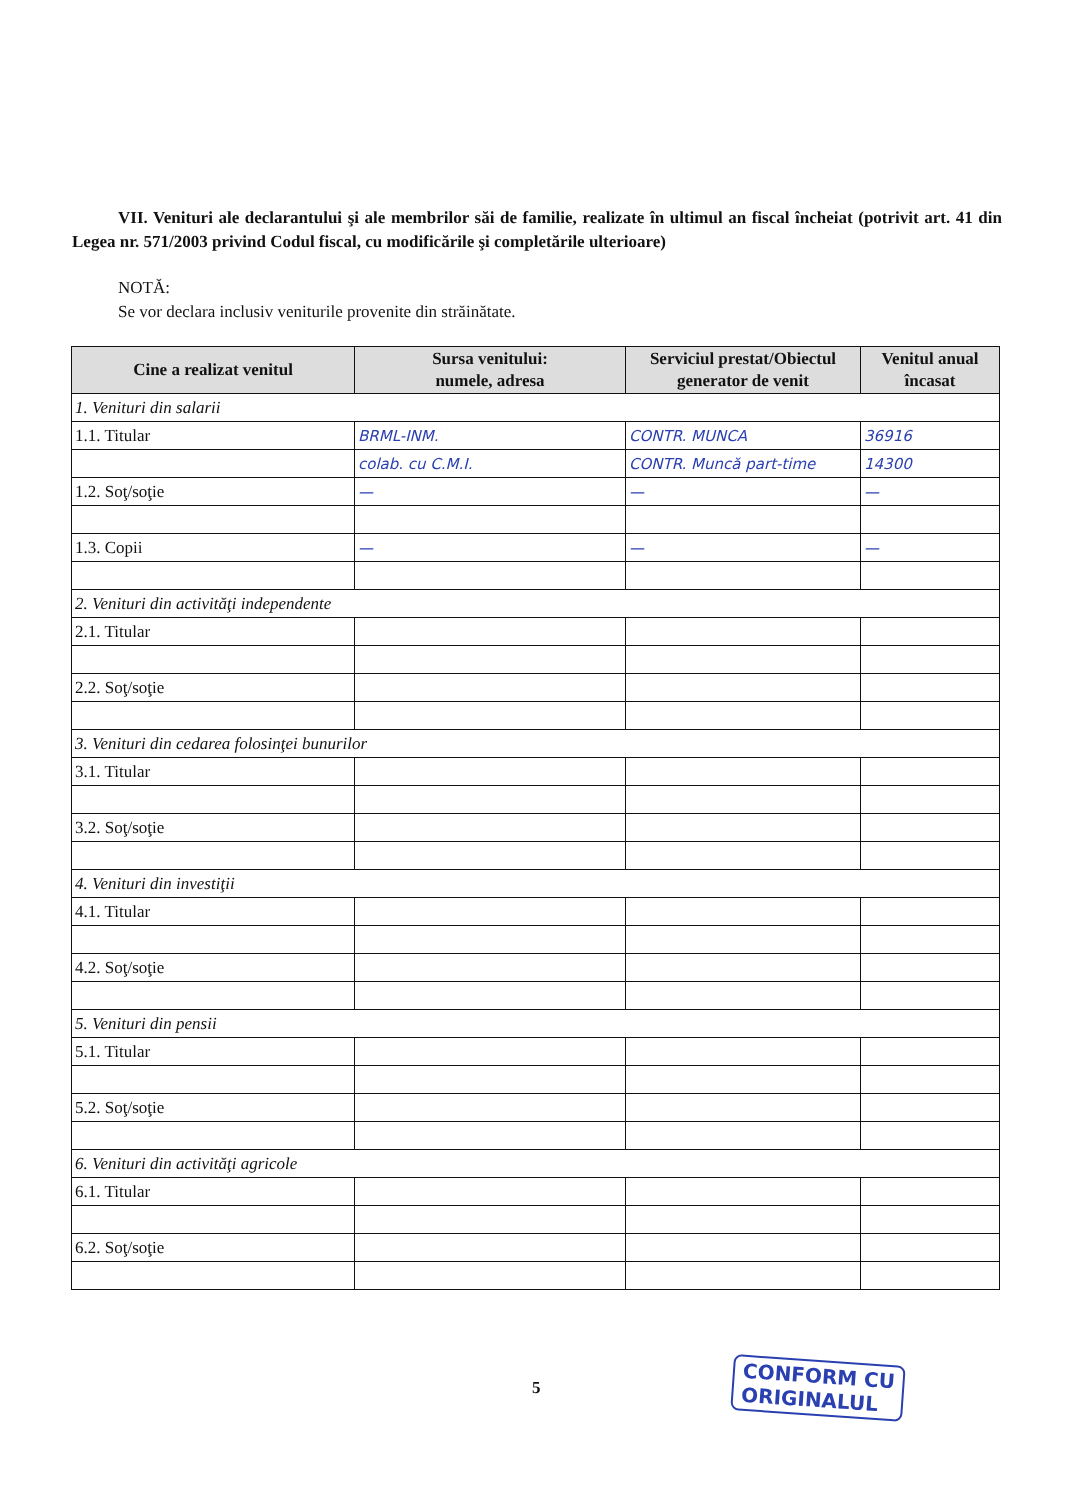VII. Venituri ale declarantului şi ale membrilor săi de familie, realizate în ultimul an fiscal încheiat (potrivit art. 41 din Legea nr. 571/2003 privind Codul fiscal, cu modificările şi completările ulterioare)
NOTĂ:
Se vor declara inclusiv veniturile provenite din străinătate.
| Cine a realizat venitul | Sursa venitului: numele, adresa | Serviciul prestat/Obiectul generator de venit | Venitul anual încasat |
| --- | --- | --- | --- |
| 1. Venituri din salarii | | | |
| 1.1. Titular | BRML-INM. | CONTR. MUNCA | 36916 |
| | colab. cu C.M.I. | CONTR. Muncă part-time | 14300 |
| 1.2. Soţ/soţie | — | — | — |
| 1.3. Copii | — | — | — |
| 2. Venituri din activităţi independente | | | |
| 2.1. Titular | | | |
| 2.2. Soţ/soţie | | | |
| 3. Venituri din cedarea folosinţei bunurilor | | | |
| 3.1. Titular | | | |
| 3.2. Soţ/soţie | | | |
| 4. Venituri din investiţii | | | |
| 4.1. Titular | | | |
| 4.2. Soţ/soţie | | | |
| 5. Venituri din pensii | | | |
| 5.1. Titular | | | |
| 5.2. Soţ/soţie | | | |
| 6. Venituri din activităţi agricole | | | |
| 6.1. Titular | | | |
| 6.2. Soţ/soţie | | | |
5
CONFORM CU
ORIGINALUL